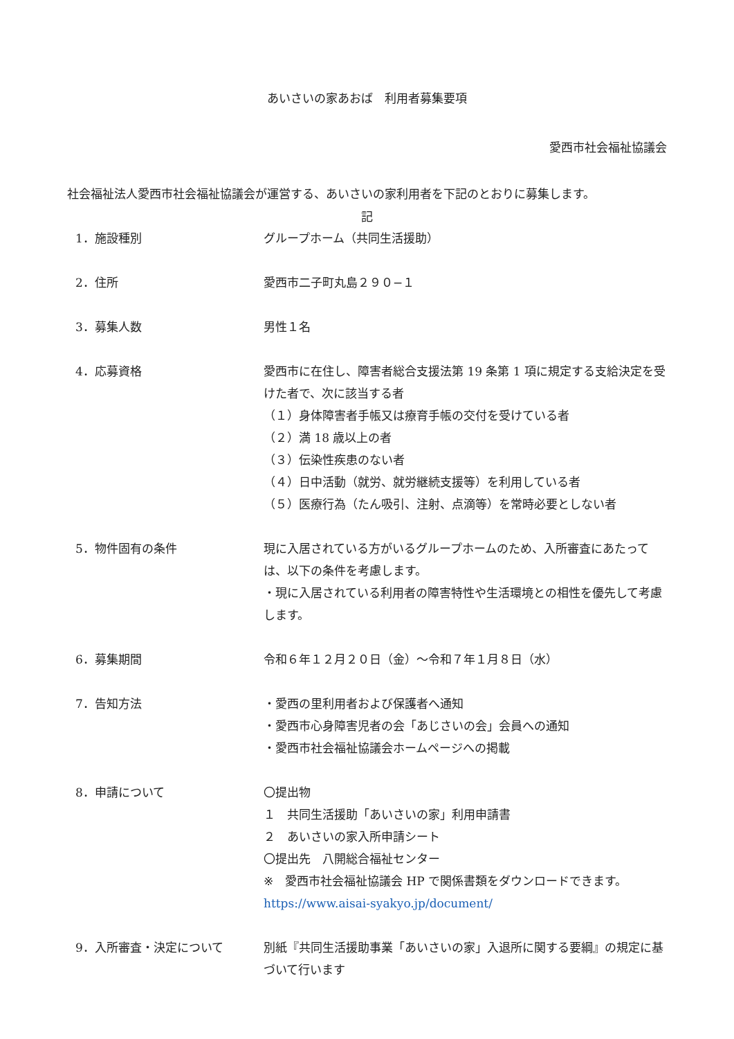あいさいの家あおば　利用者募集要項
愛西市社会福祉協議会
社会福祉法人愛西市社会福祉協議会が運営する、あいさいの家利用者を下記のとおりに募集します。
記
1．施設種別 グループホーム（共同生活援助）
2．住所 愛西市二子町丸島２９０−１
3．募集人数 男性１名
4．応募資格 愛西市に在住し、障害者総合支援法第 19 条第 1 項に規定する支給決定を受けた者で、次に該当する者
（１）身体障害者手帳又は療育手帳の交付を受けている者
（２）満 18 歳以上の者
（３）伝染性疾患のない者
（４）日中活動（就労、就労継続支援等）を利用している者
（５）医療行為（たん吸引、注射、点滴等）を常時必要としない者
5．物件固有の条件 現に入居されている方がいるグループホームのため、入所審査にあたっては、以下の条件を考慮します。
・現に入居されている利用者の障害特性や生活環境との相性を優先して考慮します。
6．募集期間 令和６年１２月２０日（金）〜令和７年１月８日（水）
7．告知方法 ・愛西の里利用者および保護者へ通知
・愛西市心身障害児者の会「あじさいの会」会員への通知
・愛西市社会福祉協議会ホームページへの掲載
8．申請について 〇提出物
１　共同生活援助「あいさいの家」利用申請書
２　あいさいの家入所申請シート
〇提出先　八開総合福祉センター
※　愛西市社会福祉協議会 HP で関係書類をダウンロードできます。
https://www.aisai-syakyo.jp/document/
9．入所審査・決定について 別紙『共同生活援助事業「あいさいの家」入退所に関する要綱』の規定に基づいて行います